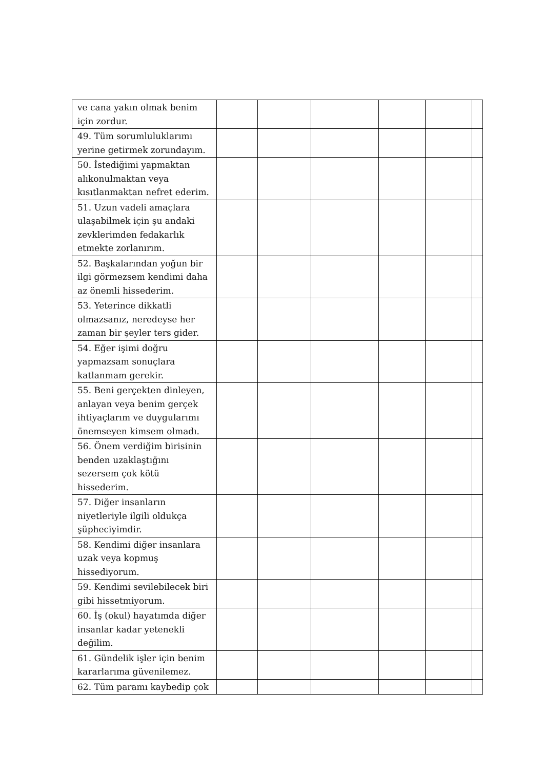| ve cana yakın olmak benim için zordur. | | | | | | |
| 49. Tüm sorumluluklarımı yerine getirmek zorundayım. | | | | | | |
| 50. İstediğimi yapmaktan alıkonulmaktan veya kısıtlanmaktan nefret ederim. | | | | | | |
| 51. Uzun vadeli amaçlara ulaşabilmek için şu andaki zevklerimden fedakarlık etmekte zorlanırım. | | | | | | |
| 52. Başkalarından yoğun bir ilgi görmezsem kendimi daha az önemli hissederim. | | | | | | |
| 53. Yeterince dikkatli olmazsanız, neredeyse her zaman bir şeyler ters gider. | | | | | | |
| 54. Eğer işimi doğru yapmazsam sonuçlara katlanmam gerekir. | | | | | | |
| 55. Beni gerçekten dinleyen, anlayan veya benim gerçek ihtiyaçlarım ve duygularımı önemseyen kimsem olmadı. | | | | | | |
| 56. Önem verdiğim birisinin benden uzaklaştığını sezersem çok kötü hissederim. | | | | | | |
| 57. Diğer insanların niyetleriyle ilgili oldukça şüpheciyimdir. | | | | | | |
| 58. Kendimi diğer insanlara uzak veya kopmuş hissediyorum. | | | | | | |
| 59. Kendimi sevilebilecek biri gibi hissetmiyorum. | | | | | | |
| 60. İş (okul) hayatımda diğer insanlar kadar yetenekli değilim. | | | | | | |
| 61. Gündelik işler için benim kararlarıma güvenilemez. | | | | | | |
| 62. Tüm paramı kaybedip çok | | | | | | |